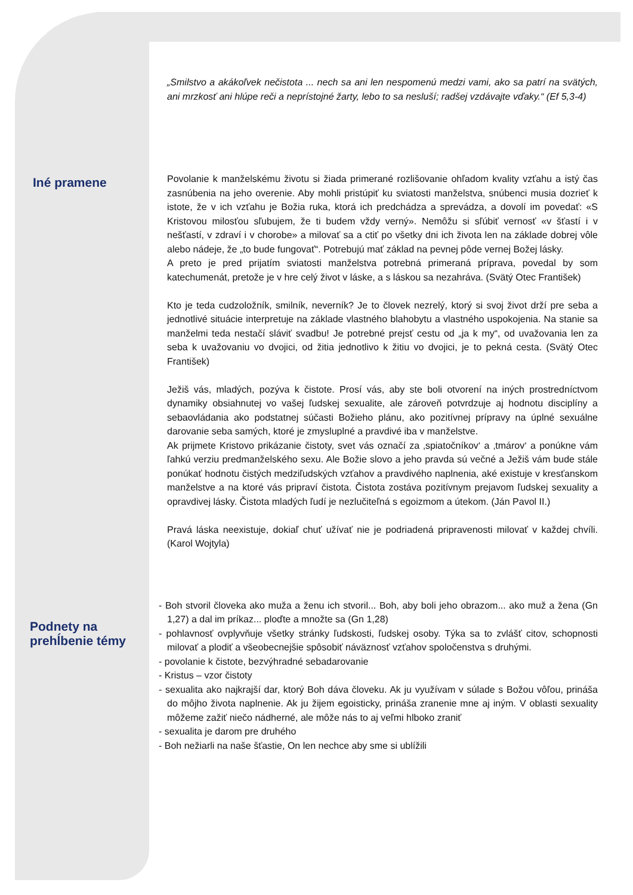„Smilstvo a akákoľvek nečistota ... nech sa ani len nespomenú medzi vami, ako sa patrí na svätých, ani mrzkosť ani hlúpe reči a neprístojné žarty, lebo to sa nesluší; radšej vzdávajte vďaky.“ (Ef 5,3-4)
Iné pramene
Povolanie k manželskému životu si žiada primerané rozlišovanie ohľadom kvality vzťahu a istý čas zasnúbenia na jeho overenie. Aby mohli pristúpiť ku sviatosti manželstva, snúbenci musia dozrieť k istote, že v ich vzťahu je Božia ruka, ktorá ich predchádza a sprevádza, a dovolí im povedať: «S Kristovou milosťou sľubujem, že ti budem vždy verný». Nemôžu si sľúbiť vernosť «v šťastí i v nešťastí, v zdraví i v chorobe» a milovať sa a ctiť po všetky dni ich života len na základe dobrej vôle alebo nádeje, že „to bude fungovať“. Potrebujú mať základ na pevnej pôde vernej Božej lásky.
A preto je pred prijatím sviatosti manželstva potrebná primeraná príprava, povedal by som katechumenát, pretože je v hre celý život v láske, a s láskou sa nezahráva. (Svätý Otec František)
Kto je teda cudzoložník, smilník, neverník? Je to človek nezrelý, ktorý si svoj život drží pre seba a jednotlivé situácie interpretuje na základe vlastného blahobytu a vlastného uspokojenia. Na stanie sa manželmi teda nestačí sláviť svadbu! Je potrebné prejsť cestu od „ja k my“, od uvažovania len za seba k uvažovaniu vo dvojici, od žitia jednotlivo k žitiu vo dvojici, je to pekná cesta. (Svätý Otec František)
Ježiš vás, mladých, pozýva k čistote. Prosí vás, aby ste boli otvorení na iných prostredníctvom dynamiky obsiahnutej vo vašej ľudskej sexualite, ale zároveň potvrdzuje aj hodnotu disciplíny a sebaovládania ako podstatnej súčasti Božieho plánu, ako pozitívnej prípravy na úplné sexuálne darovanie seba samých, ktoré je zmysluplné a pravdivé iba v manželstve.
Ak prijmete Kristovo prikázanie čistoty, svet vás označí za ‚spiatočníkov‘ a ‚tmárov‘ a ponúkne vám ľahkú verziu predmanželského sexu. Ale Božie slovo a jeho pravda sú večné a Ježiš vám bude stále ponúkať hodnotu čistých medziľudských vzťahov a pravdivého naplnenia, aké existuje v kresťanskom manželstve a na ktoré vás pripraví čistota. Čistota zostáva pozitívnym prejavom ľudskej sexuality a opravdivej lásky. Čistota mladých ľudí je nezlučiteľná s egoizmom a útekom. (Ján Pavol II.)
Pravá láska neexistuje, dokiaľ chuť užívať nie je podriadená pripravenosti milovať v každej chvíli. (Karol Wojtyla)
Podnety na
prehĺbenie témy
- Boh stvoril človeka ako muža a ženu ich stvoril... Boh, aby boli jeho obrazom... ako muž a žena (Gn 1,27) a dal im príkaz... ploďte a množte sa (Gn 1,28)
- pohlavnosť ovplyvňuje všetky stránky ľudskosti, ľudskej osoby. Týka sa to zvlášť citov, schopnosti milovať a plodiť a všeobecnejšie spôsobiť náväznosť vzťahov spoločenstva s druhými.
- povolanie k čistote, bezvýhradné sebadarovanie
- Kristus – vzor čistoty
- sexualita ako najkrajší dar, ktorý Boh dáva človeku. Ak ju využívam v súlade s Božou vôľou, prináša do môjho života naplnenie. Ak ju žijem egoisticky, prináša zranenie mne aj iným. V oblasti sexuality môžeme zažiť niečo nádherné, ale môže nás to aj veľmi hlboko zraniť
- sexualita je darom pre druhého
- Boh nežiarli na naše šťastie, On len nechce aby sme si ublížili